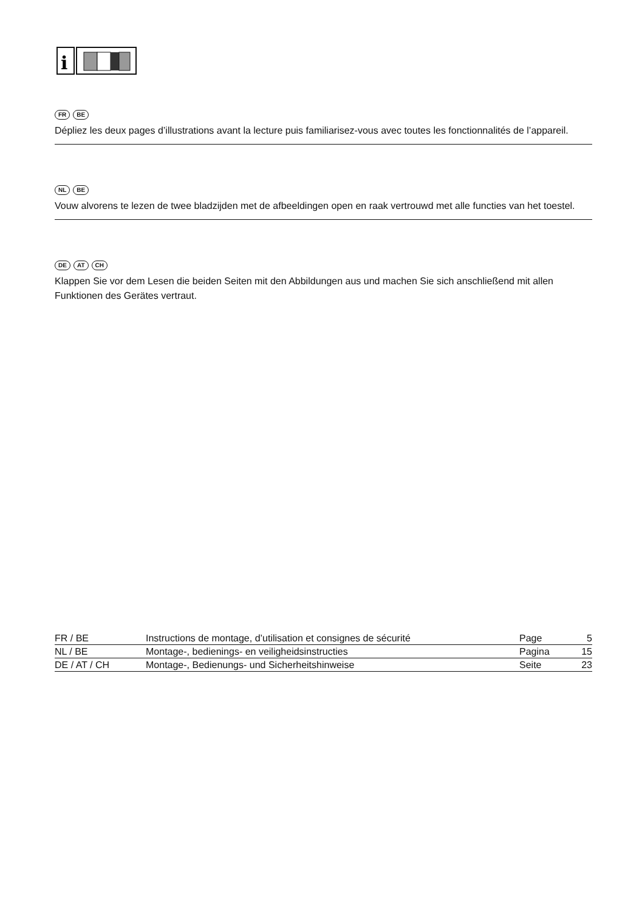i
FR BE
Dépliez les deux pages d’illustrations avant la lecture puis familiarisez-vous avec toutes les fonctionnalités de l’appareil.
NL BE
Vouw alvorens te lezen de twee bladzijden met de afbeeldingen open en raak vertrouwd met alle functies van het toestel.
DE AT CH
Klappen Sie vor dem Lesen die beiden Seiten mit den Abbildungen aus und machen Sie sich anschließend mit allen Funktionen des Gerätes vertraut.
| FR / BE | Instructions de montage, d’utilisation et consignes de sécurité | Page | 5 |
| NL / BE | Montage-, bedienings- en veiligheidsinstructies | Pagina | 15 |
| DE / AT / CH | Montage-, Bedienungs- und Sicherheitshinweise | Seite | 23 |